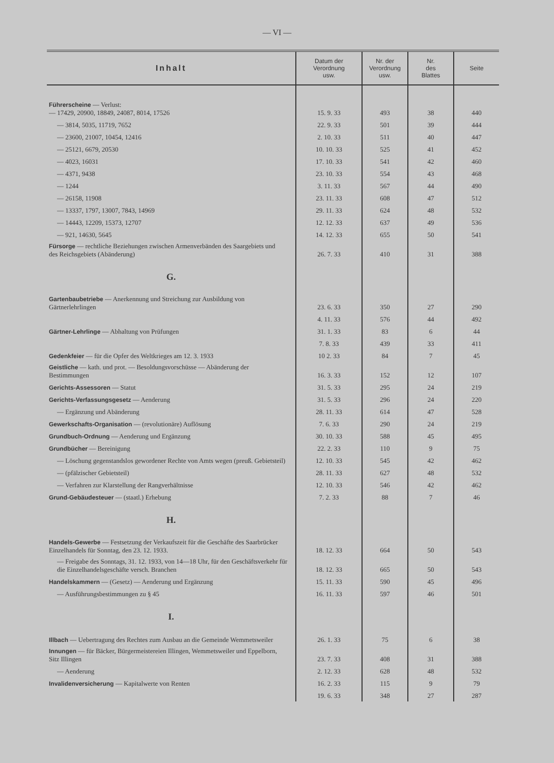— VI —
| Inhalt | Datum der Verordnung usw. | Nr. der Verordnung usw. | Nr. des Blattes | Seite |
| --- | --- | --- | --- | --- |
| Führerscheine — Verlust: — 17429, 20900, 18849, 24087, 8014, 17526 | 15. 9. 33 | 493 | 38 | 440 |
| — 3814, 5035, 11719, 7652 | 22. 9. 33 | 501 | 39 | 444 |
| — 23600, 21007, 10454, 12416 | 2. 10. 33 | 511 | 40 | 447 |
| — 25121, 6679, 20530 | 10. 10. 33 | 525 | 41 | 452 |
| — 4023, 16031 | 17. 10. 33 | 541 | 42 | 460 |
| — 4371, 9438 | 23. 10. 33 | 554 | 43 | 468 |
| — 1244 | 3. 11. 33 | 567 | 44 | 490 |
| — 26158, 11908 | 23. 11. 33 | 608 | 47 | 512 |
| — 13337, 1797, 13007, 7843, 14969 | 29. 11. 33 | 624 | 48 | 532 |
| — 14443, 12209, 15373, 12707 | 12. 12. 33 | 637 | 49 | 536 |
| — 921, 14630, 5645 | 14. 12. 33 | 655 | 50 | 541 |
| Fürsorge — rechtliche Beziehungen zwischen Armenverbänden des Saargebiets und des Reichsgebiets (Abänderung) | 26. 7. 33 | 410 | 31 | 388 |
| G. | | | | |
| Gartenbaubetriebe — Anerkennung und Streichung zur Ausbildung von Gärtnerlehrlingen | 23. 6. 33 | 350 | 27 | 290 |
| | 4. 11. 33 | 576 | 44 | 492 |
| Gärtner-Lehrlinge — Abhaltung von Prüfungen | 31. 1. 33 | 83 | 6 | 44 |
| | 7. 8. 33 | 439 | 33 | 411 |
| Gedenkfeier — für die Opfer des Weltkrieges am 12. 3. 1933 | 10 2. 33 | 84 | 7 | 45 |
| Geistliche — kath. und prot. — Besoldungsvorschüsse — Abänderung der Bestimmungen | 16. 3. 33 | 152 | 12 | 107 |
| Gerichts-Assessoren — Statut | 31. 5. 33 | 295 | 24 | 219 |
| Gerichts-Verfassungsgesetz — Aenderung | 31. 5. 33 | 296 | 24 | 220 |
| — Ergänzung und Abänderung | 28. 11. 33 | 614 | 47 | 528 |
| Gewerkschafts-Organisation — (revolutionäre) Auflösung | 7. 6. 33 | 290 | 24 | 219 |
| Grundbuch-Ordnung — Aenderung und Ergänzung | 30. 10. 33 | 588 | 45 | 495 |
| Grundbücher — Bereinigung | 22. 2. 33 | 110 | 9 | 75 |
| — Löschung gegenstandslos gewordener Rechte von Amts wegen (preuß. Gebietsteil) | 12. 10. 33 | 545 | 42 | 462 |
| — (pfälzischer Gebietsteil) | 28. 11. 33 | 627 | 48 | 532 |
| — Verfahren zur Klarstellung der Rangverhältnisse | 12. 10. 33 | 546 | 42 | 462 |
| Grund-Gebäudesteuer — (staatl.) Erhebung | 7. 2. 33 | 88 | 7 | 46 |
| H. | | | | |
| Handels-Gewerbe — Festsetzung der Verkaufszeit für die Geschäfte des Saarbrücker Einzelhandels für Sonntag, den 23. 12. 1933. | 18. 12. 33 | 664 | 50 | 543 |
| — Freigabe des Sonntags, 31. 12. 1933, von 14—18 Uhr, für den Geschäftsverkehr für die Einzelhandelsgeschäfte versch. Branchen | 18. 12. 33 | 665 | 50 | 543 |
| Handelskammern — (Gesetz) — Aenderung und Ergänzung | 15. 11. 33 | 590 | 45 | 496 |
| — Ausführungsbestimmungen zu § 45 | 16. 11. 33 | 597 | 46 | 501 |
| I. | | | | |
| Illbach — Uebertragung des Rechtes zum Ausbau an die Gemeinde Wemmetsweiler | 26. 1. 33 | 75 | 6 | 38 |
| Innungen — für Bäcker, Bürgermeistereien Illingen, Wemmetsweiler und Eppelborn, Sitz Illingen | 23. 7. 33 | 408 | 31 | 388 |
| — Aenderung | 2. 12. 33 | 628 | 48 | 532 |
| Invalidenversicherung — Kapitalwerte von Renten | 16. 2. 33 | 115 | 9 | 79 |
| | 19. 6. 33 | 348 | 27 | 287 |